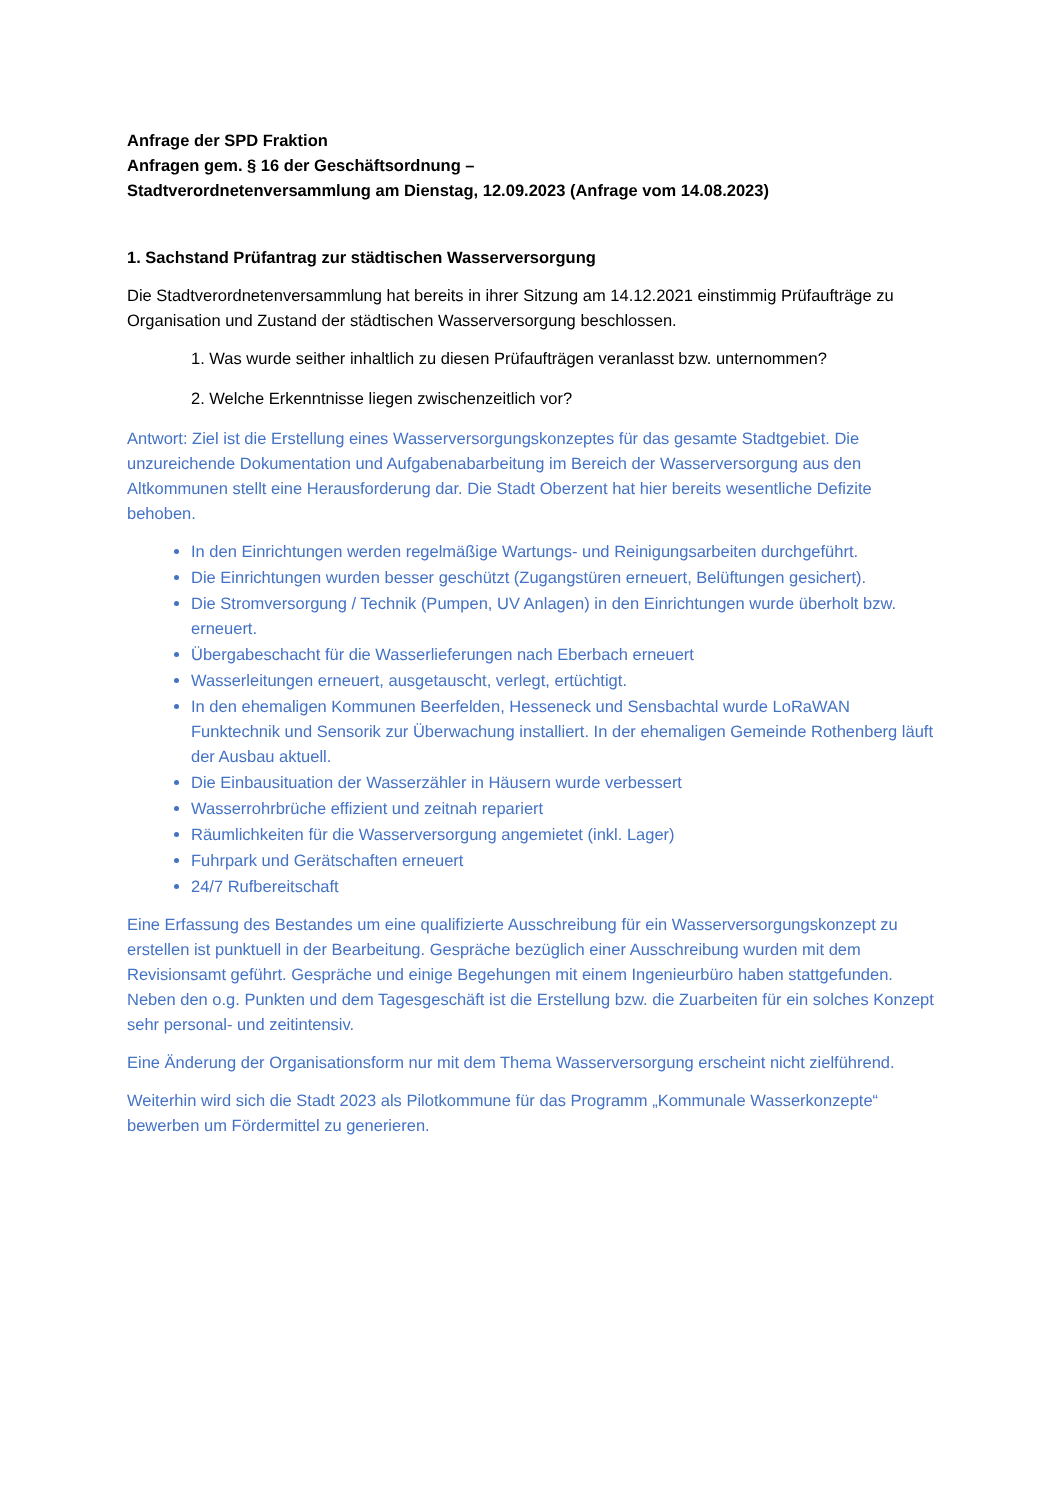Anfrage der SPD Fraktion
Anfragen gem. § 16 der Geschäftsordnung –
Stadtverordnetenversammlung am Dienstag, 12.09.2023 (Anfrage vom 14.08.2023)
1. Sachstand Prüfantrag zur städtischen Wasserversorgung
Die Stadtverordnetenversammlung hat bereits in ihrer Sitzung am 14.12.2021 einstimmig Prüfaufträge zu Organisation und Zustand der städtischen Wasserversorgung beschlossen.
1. Was wurde seither inhaltlich zu diesen Prüfaufträgen veranlasst bzw. unternommen?
2. Welche Erkenntnisse liegen zwischenzeitlich vor?
Antwort: Ziel ist die Erstellung eines Wasserversorgungskonzeptes für das gesamte Stadtgebiet. Die unzureichende Dokumentation und Aufgabenabarbeitung im Bereich der Wasserversorgung aus den Altkommunen stellt eine Herausforderung dar. Die Stadt Oberzent hat hier bereits wesentliche Defizite behoben.
In den Einrichtungen werden regelmäßige Wartungs- und Reinigungsarbeiten durchgeführt.
Die Einrichtungen wurden besser geschützt (Zugangstüren erneuert, Belüftungen gesichert).
Die Stromversorgung / Technik (Pumpen, UV Anlagen) in den Einrichtungen wurde überholt bzw. erneuert.
Übergabeschacht für die Wasserlieferungen nach Eberbach erneuert
Wasserleitungen erneuert, ausgetauscht, verlegt, ertüchtigt.
In den ehemaligen Kommunen Beerfelden, Hesseneck und Sensbachtal wurde LoRaWAN Funktechnik und Sensorik zur Überwachung installiert. In der ehemaligen Gemeinde Rothenberg läuft der Ausbau aktuell.
Die Einbausituation der Wasserzähler in Häusern wurde verbessert
Wasserrohrbrüche effizient und zeitnah repariert
Räumlichkeiten für die Wasserversorgung angemietet (inkl. Lager)
Fuhrpark und Gerätschaften erneuert
24/7 Rufbereitschaft
Eine Erfassung des Bestandes um eine qualifizierte Ausschreibung für ein Wasserversorgungskonzept zu erstellen ist punktuell in der Bearbeitung. Gespräche bezüglich einer Ausschreibung wurden mit dem Revisionsamt geführt. Gespräche und einige Begehungen mit einem Ingenieurbüro haben stattgefunden. Neben den o.g. Punkten und dem Tagesgeschäft ist die Erstellung bzw. die Zuarbeiten für ein solches Konzept sehr personal- und zeitintensiv.
Eine Änderung der Organisationsform nur mit dem Thema Wasserversorgung erscheint nicht zielführend.
Weiterhin wird sich die Stadt 2023 als Pilotkommune für das Programm „Kommunale Wasserkonzepte“ bewerben um Fördermittel zu generieren.